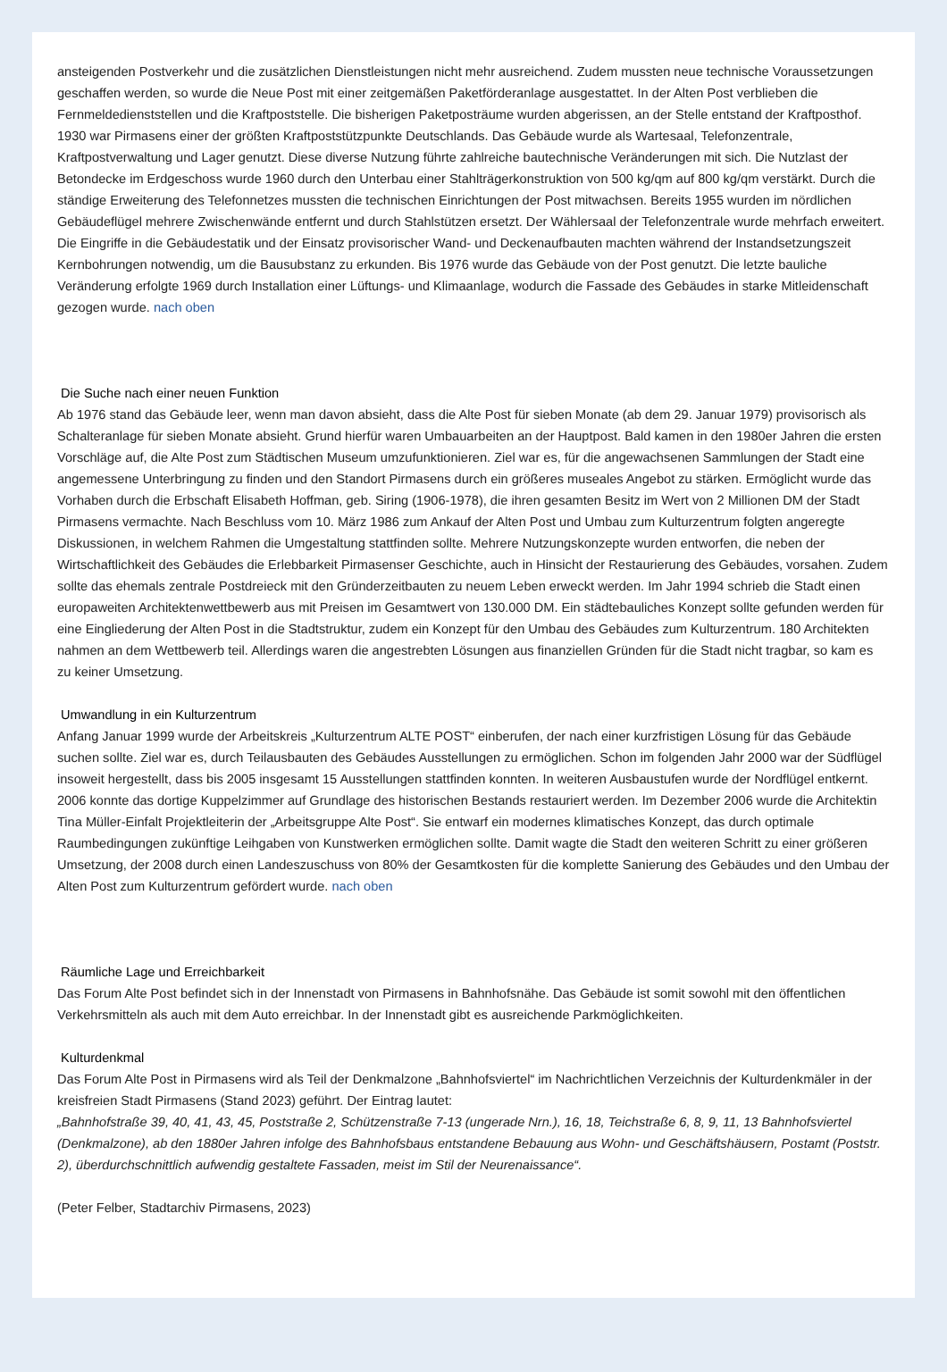ansteigenden Postverkehr und die zusätzlichen Dienstleistungen nicht mehr ausreichend. Zudem mussten neue technische Voraussetzungen geschaffen werden, so wurde die Neue Post mit einer zeitgemäßen Paketförderanlage ausgestattet. In der Alten Post verblieben die Fernmeldedienststellen und die Kraftpoststelle. Die bisherigen Paketposträume wurden abgerissen, an der Stelle entstand der Kraftposthof. 1930 war Pirmasens einer der größten Kraftpoststützpunkte Deutschlands. Das Gebäude wurde als Wartesaal, Telefonzentrale, Kraftpostverwaltung und Lager genutzt. Diese diverse Nutzung führte zahlreiche bautechnische Veränderungen mit sich. Die Nutzlast der Betondecke im Erdgeschoss wurde 1960 durch den Unterbau einer Stahlträgerkonstruktion von 500 kg/qm auf 800 kg/qm verstärkt. Durch die ständige Erweiterung des Telefonnetzes mussten die technischen Einrichtungen der Post mitwachsen. Bereits 1955 wurden im nördlichen Gebäudeflügel mehrere Zwischenwände entfernt und durch Stahlstützen ersetzt. Der Wählersaal der Telefonzentrale wurde mehrfach erweitert. Die Eingriffe in die Gebäudestatik und der Einsatz provisorischer Wand- und Deckenaufbauten machten während der Instandsetzungszeit Kernbohrungen notwendig, um die Bausubstanz zu erkunden. Bis 1976 wurde das Gebäude von der Post genutzt. Die letzte bauliche Veränderung erfolgte 1969 durch Installation einer Lüftungs- und Klimaanlage, wodurch die Fassade des Gebäudes in starke Mitleidenschaft gezogen wurde. nach oben
Die Suche nach einer neuen Funktion
Ab 1976 stand das Gebäude leer, wenn man davon absieht, dass die Alte Post für sieben Monate (ab dem 29. Januar 1979) provisorisch als Schalteranlage für sieben Monate absieht. Grund hierfür waren Umbauarbeiten an der Hauptpost. Bald kamen in den 1980er Jahren die ersten Vorschläge auf, die Alte Post zum Städtischen Museum umzufunktionieren. Ziel war es, für die angewachsenen Sammlungen der Stadt eine angemessene Unterbringung zu finden und den Standort Pirmasens durch ein größeres museales Angebot zu stärken. Ermöglicht wurde das Vorhaben durch die Erbschaft Elisabeth Hoffman, geb. Siring (1906-1978), die ihren gesamten Besitz im Wert von 2 Millionen DM der Stadt Pirmasens vermachte. Nach Beschluss vom 10. März 1986 zum Ankauf der Alten Post und Umbau zum Kulturzentrum folgten angeregte Diskussionen, in welchem Rahmen die Umgestaltung stattfinden sollte. Mehrere Nutzungskonzepte wurden entworfen, die neben der Wirtschaftlichkeit des Gebäudes die Erlebbarkeit Pirmasenser Geschichte, auch in Hinsicht der Restaurierung des Gebäudes, vorsahen. Zudem sollte das ehemals zentrale Postdreieck mit den Gründerzeitbauten zu neuem Leben erweckt werden. Im Jahr 1994 schrieb die Stadt einen europaweiten Architektenwettbewerb aus mit Preisen im Gesamtwert von 130.000 DM. Ein städtebauliches Konzept sollte gefunden werden für eine Eingliederung der Alten Post in die Stadtstruktur, zudem ein Konzept für den Umbau des Gebäudes zum Kulturzentrum. 180 Architekten nahmen an dem Wettbewerb teil. Allerdings waren die angestrebten Lösungen aus finanziellen Gründen für die Stadt nicht tragbar, so kam es zu keiner Umsetzung.
Umwandlung in ein Kulturzentrum
Anfang Januar 1999 wurde der Arbeitskreis „Kulturzentrum ALTE POST“ einberufen, der nach einer kurzfristigen Lösung für das Gebäude suchen sollte. Ziel war es, durch Teilausbauten des Gebäudes Ausstellungen zu ermöglichen. Schon im folgenden Jahr 2000 war der Südflügel insoweit hergestellt, dass bis 2005 insgesamt 15 Ausstellungen stattfinden konnten. In weiteren Ausbaustufen wurde der Nordflügel entkernt. 2006 konnte das dortige Kuppelzimmer auf Grundlage des historischen Bestands restauriert werden. Im Dezember 2006 wurde die Architektin Tina Müller-Einfalt Projektleiterin der „Arbeitsgruppe Alte Post“. Sie entwarf ein modernes klimatisches Konzept, das durch optimale Raumbedingungen zukünftige Leihgaben von Kunstwerken ermöglichen sollte. Damit wagte die Stadt den weiteren Schritt zu einer größeren Umsetzung, der 2008 durch einen Landeszuschuss von 80% der Gesamtkosten für die komplette Sanierung des Gebäudes und den Umbau der Alten Post zum Kulturzentrum gefördert wurde. nach oben
Räumliche Lage und Erreichbarkeit
Das Forum Alte Post befindet sich in der Innenstadt von Pirmasens in Bahnhofsnähe. Das Gebäude ist somit sowohl mit den öffentlichen Verkehrsmitteln als auch mit dem Auto erreichbar. In der Innenstadt gibt es ausreichende Parkmöglichkeiten.
Kulturdenkmal
Das Forum Alte Post in Pirmasens wird als Teil der Denkmalzone „Bahnhofsviertel“ im Nachrichtlichen Verzeichnis der Kulturdenkmäler in der kreisfreien Stadt Pirmasens (Stand 2023) geführt. Der Eintrag lautet:
„Bahnhofstraße 39, 40, 41, 43, 45, Poststraße 2, Schützenstraße 7-13 (ungerade Nrn.), 16, 18, Teichstraße 6, 8, 9, 11, 13 Bahnhofsviertel (Denkmalzone), ab den 1880er Jahren infolge des Bahnhofsbaus entstandene Bebauung aus Wohn- und Geschäftshäusern, Postamt (Poststr. 2), überdurchschnittlich aufwendig gestaltete Fassaden, meist im Stil der Neurenaissance“.
(Peter Felber, Stadtarchiv Pirmasens, 2023)